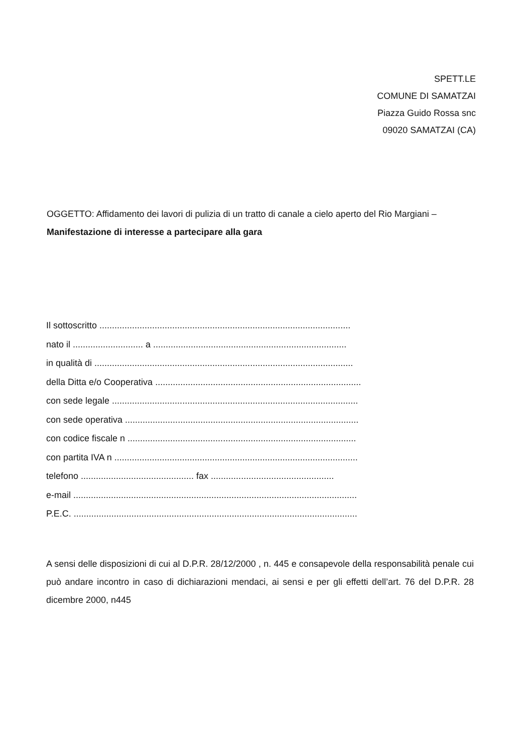SPETT.LE
COMUNE DI SAMATZAI
Piazza Guido Rossa snc
09020 SAMATZAI (CA)
OGGETTO: Affidamento dei lavori di pulizia di un tratto di canale a cielo aperto del Rio Margiani – Manifestazione di interesse a partecipare alla gara
Il sottoscritto ....................................................................................................
nato il ............................ a .............................................................................
in qualità di .......................................................................................................
della Ditta e/o Cooperativa ..................................................................................
con sede legale ..................................................................................................
con sede operativa .............................................................................................
con codice fiscale n ...........................................................................................
con partita IVA n .................................................................................................
telefono ............................................. fax .................................................
e-mail .................................................................................................................
P.E.C. .................................................................................................................
A sensi delle disposizioni di cui al D.P.R. 28/12/2000 , n. 445 e consapevole della responsabilità penale cui può andare incontro in caso di dichiarazioni mendaci, ai sensi e per gli effetti dell’art. 76 del D.P.R. 28 dicembre 2000, n445